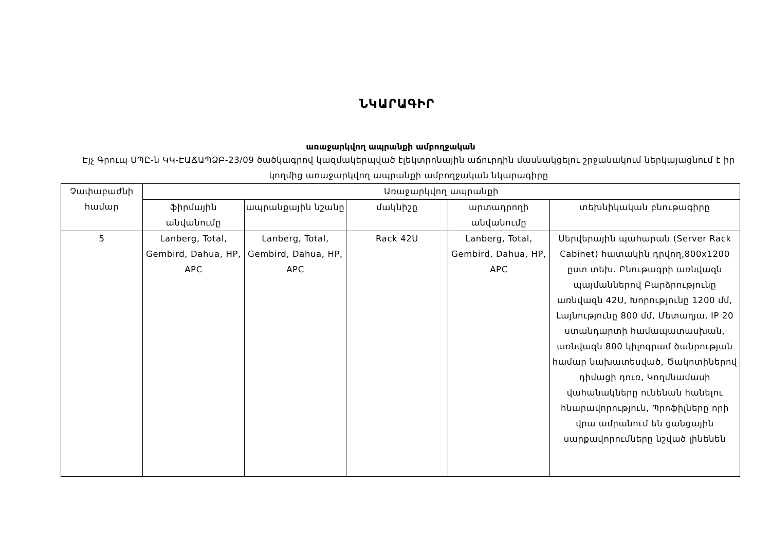ՆԿԱՐԱԳԻՐ
առաջարկվող ապրանքի ամբողջական
Էյչ Գրուպ ՍՊԸ-ն ԿԿ-ԷԱՃԱՊՁԲ-23/09 ծածկագրով կազմակերպված էլեկտրոնային աճուրդին մասնակցելու շրջանակում ներկայացնում է իր կողմից առաջարկվող ապրանքի ամբողջական նկարագիրը
| Չափաբաժնի համար | Առաջարկվող ապրանքի | | | | |
| --- | --- | --- | --- | --- | --- |
| | ֆիրմային անվանումը | ապրանքային նշանը | մակնիշը | արտադրողի անվանումը | տեխնիկական բնութագիրը |
| 5 | Lanberg, Total, Gembird, Dahua, HP, APC | Lanberg, Total, Gembird, Dahua, HP, APC | Rack 42U | Lanberg, Total, Gembird, Dahua, HP, APC | Սերվերային պահարան (Server Rack Cabinet) հատակին դրվող,800x1200 ըստ տեխ. Բնութագրի առնվազն պայմաններով Բարձրությունը առնվազն 42U, Խորությունը 1200 մմ, Լայնությունը 800 մմ, Մետաղյա, IP 20 ստանդարտի համապատասխան, առնվազն 800 կիլոգրամ ծանրության համար նախատեսված, Ծակոտիներով դիմացի դուռ, Կողմնամասի վահանակները ունենան հանելու հնարավորություն, Պրոֆիլները որի վրա ամրանում են ցանցային սարքավորումները նշված լինենեն |